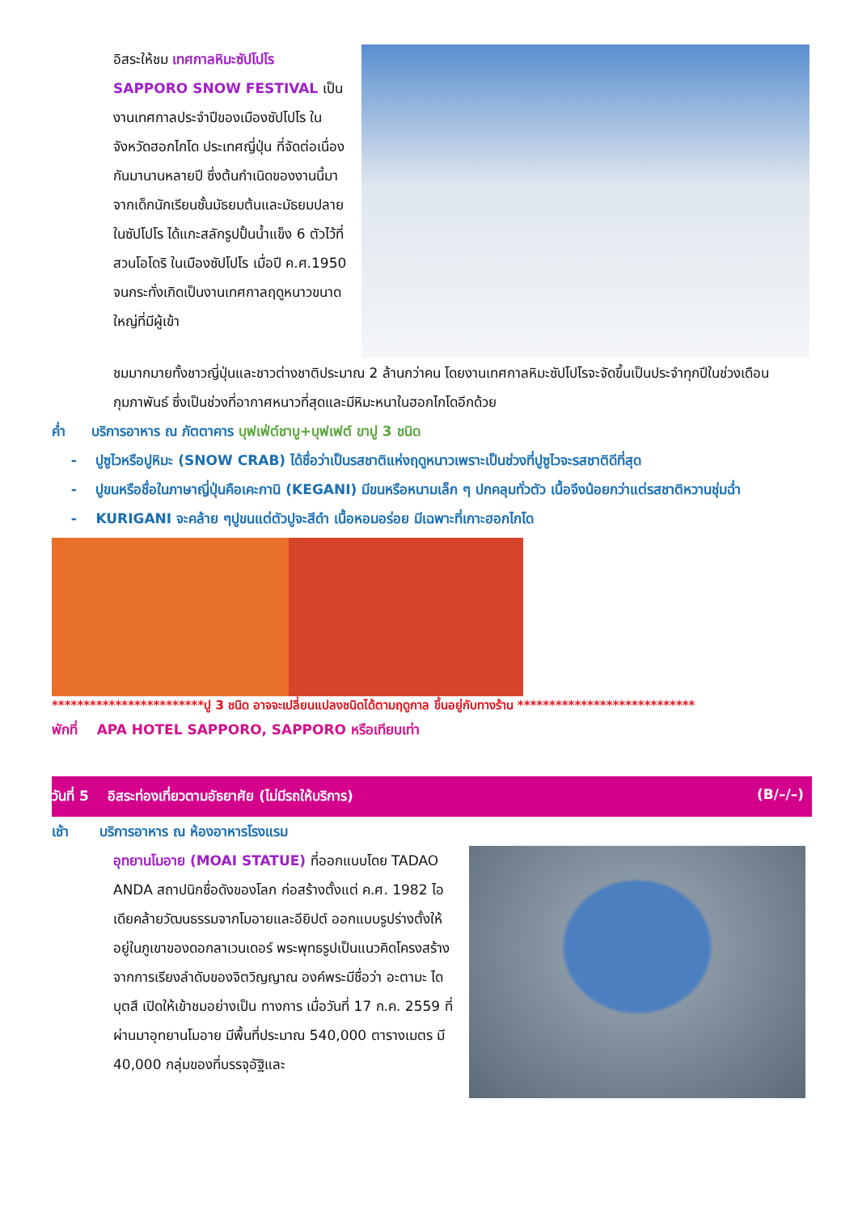อิสระให้ชม เทศกาลหิมะซัปโปโร SAPPORO SNOW FESTIVAL เป็นงานเทศกาลประจำปีของเมืองซัปโปโร ในจังหวัดฮอกไกโด ประเทศญี่ปุ่น ที่จัดต่อเนื่องกันมานานหลายปี ซึ่งต้นกำเนิดของงานนี้มาจากเด็กนักเรียนชั้นมัธยมต้นและมัธยมปลายในซัปโปโร ได้แกะสลักรูปปั้นน้ำแข็ง 6 ตัวไว้ที่สวนโอโดริ ในเมืองซัปโปโร เมื่อปี ค.ศ.1950 จนกระทั่งเกิดเป็นงานเทศกาลฤดูหนาวขนาดใหญ่ที่มีผู้เข้า
ชมมากมายทั้งชาวญี่ปุ่นและชาวต่างชาติประมาณ 2 ล้านกว่าคน โดยงานเทศกาลหิมะซัปโปโรจะจัดขึ้นเป็นประจำทุกปีในช่วงเดือนกุมภาพันธ์ ซึ่งเป็นช่วงที่อากาศหนาวที่สุดและมีหิมะหนาในฮอกไกโดอีกด้วย
ค่ำ บริการอาหาร ณ ภัตตาคาร บุฟเฟ่ต์ชาบู+บุฟเฟต์ ขาปู 3 ชนิด
- ปูซูไวหรือปูหิมะ (SNOW CRAB) ได้ชื่อว่าเป็นรสชาติแห่งฤดูหนาวเพราะเป็นช่วงที่ปูซูไวจะรสชาติดีที่สุด
- ปูขนหรือชื่อในภาษาญี่ปุ่นคือเคะกานิ (KEGANI) มีขนหรือหนามเล็ก ๆ ปกคลุมทั่วตัว เนื้อจึงน้อยกว่าแต่รสชาติหวานชุ่มฉ่ำ
- KURIGANI จะคล้าย ๆปูขนแต่ตัวปูจะสีดำ เนื้อหอมอร่อย มีเฉพาะที่เกาะฮอกไกโด
************************ปู 3 ชนิด อาจจะเปลี่ยนแปลงชนิดได้ตามฤดูกาล ขึ้นอยู่กับทางร้าน ****************************
พักที่ APA HOTEL SAPPORO, SAPPORO หรือเทียบเท่า
วันที่ 5 อิสระท่องเที่ยวตามอัธยาศัย (ไม่มีรถให้บริการ) (B/–/–)
เช้า บริการอาหาร ณ ห้องอาหารโรงแรม
อุทยานโมอาย (MOAI STATUE) ที่ออกแบบโดย TADAO ANDA สถาปนิกชื่อดังของโลก ก่อสร้างตั้งแต่ ค.ศ. 1982 ไอเดียคล้ายวัฒนธรรมจากโมอายและอียิปต์ ออกแบบรูปร่างตั้งให้อยู่ในภูเขาของดอกลาเวนเดอร์ พระพุทธรูปเป็นแนวคิดโครงสร้างจากการเรียงลำดับของจิตวิญญาณ องค์พระมีชื่อว่า อะตามะ ไดบุตสึ เปิดให้เข้าชมอย่างเป็น ทางการ เมื่อวันที่ 17 ก.ค. 2559 ที่ผ่านมาอุทยานโมอาย มีพื้นที่ประมาณ 540,000 ตารางเมตร มี 40,000 กลุ่มของที่บรรจุอัฐิและ